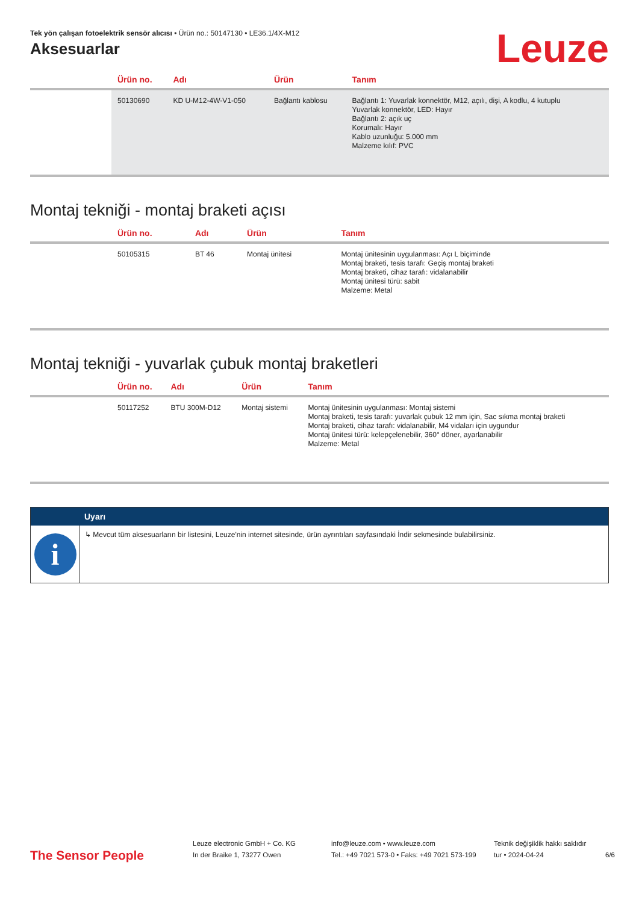Tek yön çalışan fotoelektrik sensör alıcısı • Ürün no.: 50147130 • LE36.1/4X-M12
Aksesuarlar
Leuze
| | Ürün no. | Adı | Ürün | Tanım |
| --- | --- | --- | --- | --- |
| | 50130690 | KD U-M12-4W-V1-050 | Bağlantı kablosu | Bağlantı 1: Yuvarlak konnektör, M12, açılı, dişi, A kodlu, 4 kutuplu Yuvarlak konnektör, LED: Hayır Bağlantı 2: açık uç Korumalı: Hayır Kablo uzunluğu: 5.000 mm Malzeme kılıf: PVC |
Montaj tekniği - montaj braketi açısı
| | Ürün no. | Adı | Ürün | Tanım |
| --- | --- | --- | --- | --- |
| | 50105315 | BT 46 | Montaj ünitesi | Montaj ünitesinin uygulanması: Açı L biçiminde Montaj braketi, tesis tarafı: Geçiş montaj braketi Montaj braketi, cihaz tarafı: vidalanabilir Montaj ünitesi türü: sabit Malzeme: Metal |
Montaj tekniği - yuvarlak çubuk montaj braketleri
| | Ürün no. | Adı | Ürün | Tanım |
| --- | --- | --- | --- | --- |
| | 50117252 | BTU 300M-D12 | Montaj sistemi | Montaj ünitesinin uygulanması: Montaj sistemi Montaj braketi, tesis tarafı: yuvarlak çubuk 12 mm için, Sac sıkma montaj braketi Montaj braketi, cihaz tarafı: vidalanabilir, M4 vidaları için uygundur Montaj ünitesi türü: kelepçelenebilir, 360° döner, ayarlanabilir Malzeme: Metal |
Uyarı
i
↳ Mevcut tüm aksesuarların bir listesini, Leuze'nin internet sitesinde, ürün ayrıntıları sayfasındaki İndir sekmesinde bulabilirsiniz.
The Sensor People
Leuze electronic GmbH + Co. KG
In der Braike 1, 73277 Owen
info@leuze.com • www.leuze.com
Tel.: +49 7021 573-0 • Faks: +49 7021 573-199
Teknik değişiklik hakkı saklıdır
tur • 2024-04-24
6/6